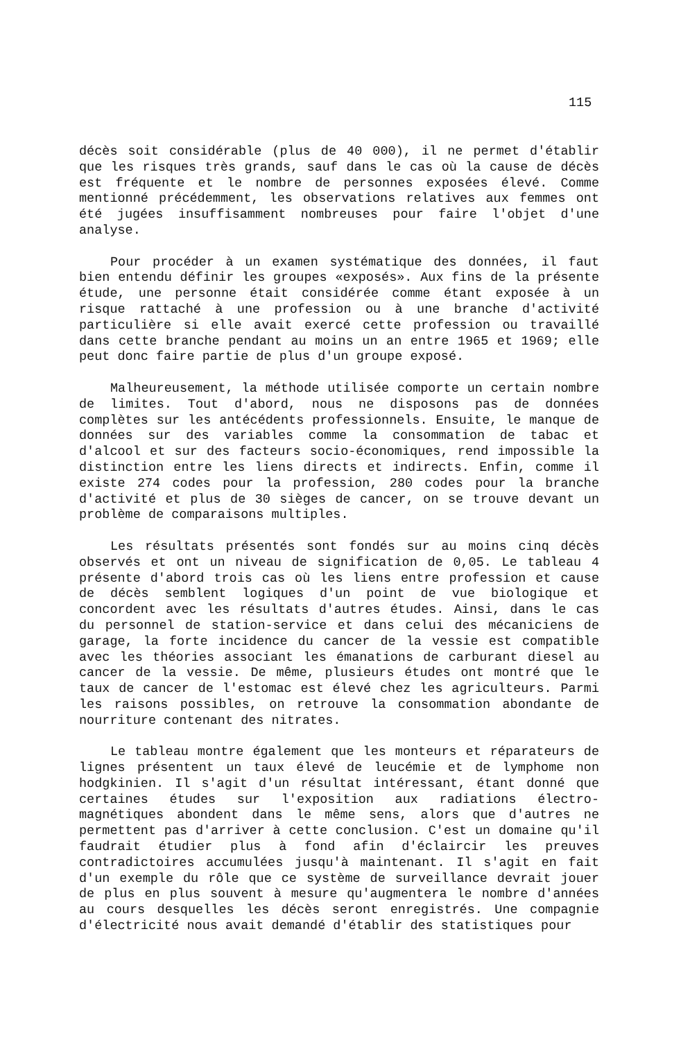115
décès soit considérable (plus de 40 000), il ne permet d'établir que les risques très grands, sauf dans le cas où la cause de décès est fréquente et le nombre de personnes exposées élevé. Comme mentionné précédemment, les observations relatives aux femmes ont été jugées insuffisamment nombreuses pour faire l'objet d'une analyse.
Pour procéder à un examen systématique des données, il faut bien entendu définir les groupes «exposés». Aux fins de la présente étude, une personne était considérée comme étant exposée à un risque rattaché à une profession ou à une branche d'activité particulière si elle avait exercé cette profession ou travaillé dans cette branche pendant au moins un an entre 1965 et 1969; elle peut donc faire partie de plus d'un groupe exposé.
Malheureusement, la méthode utilisée comporte un certain nombre de limites. Tout d'abord, nous ne disposons pas de données complètes sur les antécédents professionnels. Ensuite, le manque de données sur des variables comme la consommation de tabac et d'alcool et sur des facteurs socio-économiques, rend impossible la distinction entre les liens directs et indirects. Enfin, comme il existe 274 codes pour la profession, 280 codes pour la branche d'activité et plus de 30 sièges de cancer, on se trouve devant un problème de comparaisons multiples.
Les résultats présentés sont fondés sur au moins cinq décès observés et ont un niveau de signification de 0,05. Le tableau 4 présente d'abord trois cas où les liens entre profession et cause de décès semblent logiques d'un point de vue biologique et concordent avec les résultats d'autres études. Ainsi, dans le cas du personnel de station-service et dans celui des mécaniciens de garage, la forte incidence du cancer de la vessie est compatible avec les théories associant les émanations de carburant diesel au cancer de la vessie. De même, plusieurs études ont montré que le taux de cancer de l'estomac est élevé chez les agriculteurs. Parmi les raisons possibles, on retrouve la consommation abondante de nourriture contenant des nitrates.
Le tableau montre également que les monteurs et réparateurs de lignes présentent un taux élevé de leucémie et de lymphome non hodgkinien. Il s'agit d'un résultat intéressant, étant donné que certaines études sur l'exposition aux radiations électro-magnétiques abondent dans le même sens, alors que d'autres ne permettent pas d'arriver à cette conclusion. C'est un domaine qu'il faudrait étudier plus à fond afin d'éclaircir les preuves contradictoires accumulées jusqu'à maintenant. Il s'agit en fait d'un exemple du rôle que ce système de surveillance devrait jouer de plus en plus souvent à mesure qu'augmentera le nombre d'années au cours desquelles les décès seront enregistrés. Une compagnie d'électricité nous avait demandé d'établir des statistiques pour